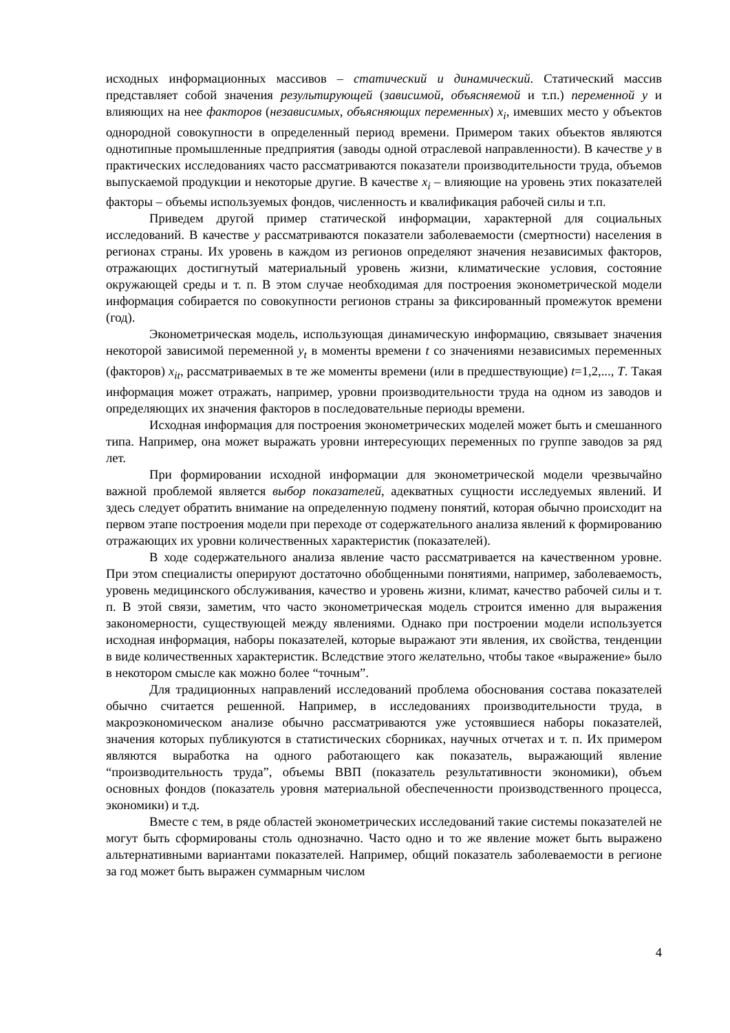исходных информационных массивов – статический и динамический. Статический массив представляет собой значения результирующей (зависимой, объясняемой и т.п.) переменной y и влияющих на нее факторов (независимых, объясняющих переменных) x<sub>i</sub>, имевших место у объектов однородной совокупности в определенный период времени. Примером таких объектов являются однотипные промышленные предприятия (заводы одной отраслевой направленности). В качестве y в практических исследованиях часто рассматриваются показатели производительности труда, объемов выпускаемой продукции и некоторые другие. В качестве x<sub>i</sub> – влияющие на уровень этих показателей факторы – объемы используемых фондов, численность и квалификация рабочей силы и т.п.
Приведем другой пример статической информации, характерной для социальных исследований. В качестве y рассматриваются показатели заболеваемости (смертности) населения в регионах страны. Их уровень в каждом из регионов определяют значения независимых факторов, отражающих достигнутый материальный уровень жизни, климатические условия, состояние окружающей среды и т. п. В этом случае необходимая для построения эконометрической модели информация собирается по совокупности регионов страны за фиксированный промежуток времени (год).
Эконометрическая модель, использующая динамическую информацию, связывает значения некоторой зависимой переменной y<sub>t</sub> в моменты времени t со значениями независимых переменных (факторов) x<sub>it</sub>, рассматриваемых в те же моменты времени (или в предшествующие) t=1,2,..., T. Такая информация может отражать, например, уровни производительности труда на одном из заводов и определяющих их значения факторов в последовательные периоды времени.
Исходная информация для построения эконометрических моделей может быть и смешанного типа. Например, она может выражать уровни интересующих переменных по группе заводов за ряд лет.
При формировании исходной информации для эконометрической модели чрезвычайно важной проблемой является выбор показателей, адекватных сущности исследуемых явлений. И здесь следует обратить внимание на определенную подмену понятий, которая обычно происходит на первом этапе построения модели при переходе от содержательного анализа явлений к формированию отражающих их уровни количественных характеристик (показателей).
В ходе содержательного анализа явление часто рассматривается на качественном уровне. При этом специалисты оперируют достаточно обобщенными понятиями, например, заболеваемость, уровень медицинского обслуживания, качество и уровень жизни, климат, качество рабочей силы и т. п. В этой связи, заметим, что часто эконометрическая модель строится именно для выражения закономерности, существующей между явлениями. Однако при построении модели используется исходная информация, наборы показателей, которые выражают эти явления, их свойства, тенденции в виде количественных характеристик. Вследствие этого желательно, чтобы такое «выражение» было в некотором смысле как можно более “точным”.
Для традиционных направлений исследований проблема обоснования состава показателей обычно считается решенной. Например, в исследованиях производительности труда, в макроэкономическом анализе обычно рассматриваются уже устоявшиеся наборы показателей, значения которых публикуются в статистических сборниках, научных отчетах и т. п. Их примером являются выработка на одного работающего как показатель, выражающий явление “производительность труда”, объемы ВВП (показатель результативности экономики), объем основных фондов (показатель уровня материальной обеспеченности производственного процесса, экономики) и т.д.
Вместе с тем, в ряде областей эконометрических исследований такие системы показателей не могут быть сформированы столь однозначно. Часто одно и то же явление может быть выражено альтернативными вариантами показателей. Например, общий показатель заболеваемости в регионе за год может быть выражен суммарным числом
4